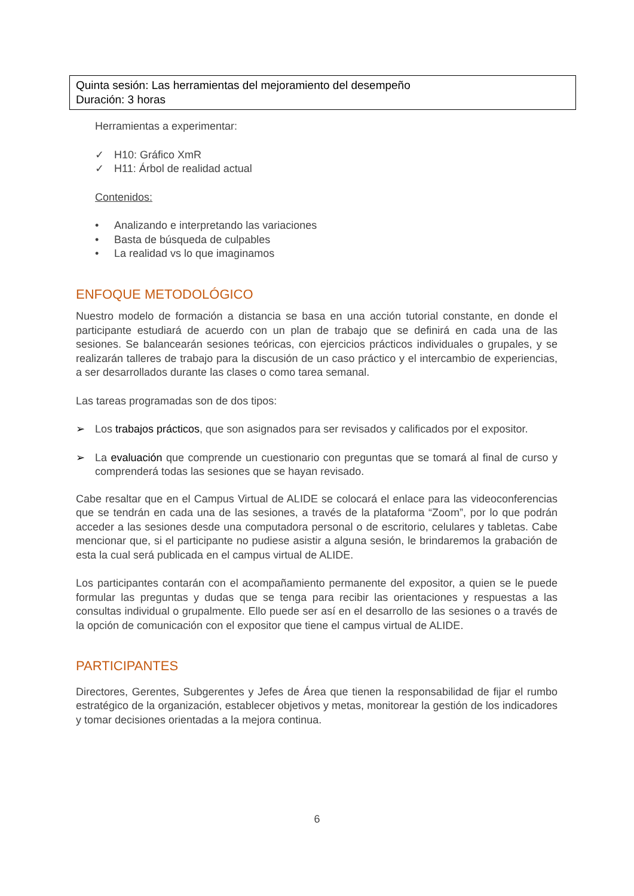Quinta sesión: Las herramientas del mejoramiento del desempeño
Duración: 3 horas
Herramientas a experimentar:
✓ H10: Gráfico XmR
✓ H11: Árbol de realidad actual
Contenidos:
• Analizando e interpretando las variaciones
• Basta de búsqueda de culpables
• La realidad vs lo que imaginamos
ENFOQUE METODOLÓGICO
Nuestro modelo de formación a distancia se basa en una acción tutorial constante, en donde el participante estudiará de acuerdo con un plan de trabajo que se definirá en cada una de las sesiones. Se balancearán sesiones teóricas, con ejercicios prácticos individuales o grupales, y se realizarán talleres de trabajo para la discusión de un caso práctico y el intercambio de experiencias, a ser desarrollados durante las clases o como tarea semanal.
Las tareas programadas son de dos tipos:
➢ Los trabajos prácticos, que son asignados para ser revisados y calificados por el expositor.
➢ La evaluación que comprende un cuestionario con preguntas que se tomará al final de curso y comprenderá todas las sesiones que se hayan revisado.
Cabe resaltar que en el Campus Virtual de ALIDE se colocará el enlace para las videoconferencias que se tendrán en cada una de las sesiones, a través de la plataforma “Zoom”, por lo que podrán acceder a las sesiones desde una computadora personal o de escritorio, celulares y tabletas. Cabe mencionar que, si el participante no pudiese asistir a alguna sesión, le brindaremos la grabación de esta la cual será publicada en el campus virtual de ALIDE.
Los participantes contarán con el acompañamiento permanente del expositor, a quien se le puede formular las preguntas y dudas que se tenga para recibir las orientaciones y respuestas a las consultas individual o grupalmente. Ello puede ser así en el desarrollo de las sesiones o a través de la opción de comunicación con el expositor que tiene el campus virtual de ALIDE.
PARTICIPANTES
Directores, Gerentes, Subgerentes y Jefes de Área que tienen la responsabilidad de fijar el rumbo estratégico de la organización, establecer objetivos y metas, monitorear la gestión de los indicadores y tomar decisiones orientadas a la mejora continua.
6